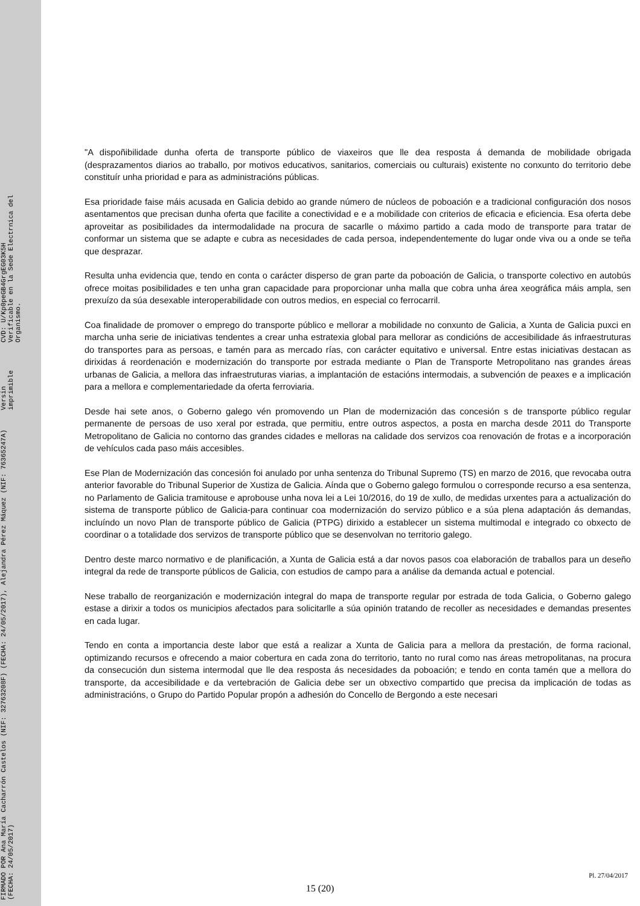FIRMADO POR Ana María Cacharrón Castelos (NIF: 32763208F) (FECHA: 24/05/2017), Alejandra Pérez Máquez (NIF: 76365247A) (FECHA: 24/05/2017) Versin imprimible CVD: U/Kp0peGB4GrgEG03K5H
Verificable en la Sede Electrnica del Organismo.
"A dispoñibilidade dunha oferta de transporte público de viaxeiros que lle dea resposta á demanda de mobilidade obrigada (desprazamentos diarios ao traballo, por motivos educativos, sanitarios, comerciais ou culturais) existente no conxunto do territorio debe constituír unha prioridad e para as administracións públicas.
Esa prioridade faise máis acusada en Galicia debido ao grande número de núcleos de poboación e a tradicional configuración dos nosos asentamentos que precisan dunha oferta que facilite a conectividad e e a mobilidade con criterios de eficacia e eficiencia. Esa oferta debe aproveitar as posibilidades da intermodalidade na procura de sacarlle o máximo partido a cada modo de transporte para tratar de conformar un sistema que se adapte e cubra as necesidades de cada persoa, independentemente do lugar onde viva ou a onde se teña que desprazar.
Resulta unha evidencia que, tendo en conta o carácter disperso de gran parte da poboación de Galicia, o transporte colectivo en autobús ofrece moitas posibilidades e ten unha gran capacidade para proporcionar unha malla que cobra unha área xeográfica máis ampla, sen prexuízo da súa desexable interoperabilidade con outros medios, en especial co ferrocarril.
Coa finalidade de promover o emprego do transporte público e mellorar a mobilidade no conxunto de Galicia, a Xunta de Galicia puxci en marcha unha serie de iniciativas tendentes a crear unha estratexia global para mellorar as condicións de accesibilidade ás infraestruturas do transportes para as persoas, e tamén para as mercado rías, con carácter equitativo e universal. Entre estas iniciativas destacan as dirixidas á reordenación e modernización do transporte por estrada mediante o Plan de Transporte Metropolitano nas grandes áreas urbanas de Galicia, a mellora das infraestruturas viarias, a implantación de estacións intermodais, a subvención de peaxes e a implicación para a mellora e complementariedade da oferta ferroviaria.
Desde hai sete anos, o Goberno galego vén promovendo un Plan de modernización das concesión s de transporte público regular permanente de persoas de uso xeral por estrada, que permitiu, entre outros aspectos, a posta en marcha desde 2011 do Transporte Metropolitano de Galicia no contorno das grandes cidades e melloras na calidade dos servizos coa renovación de frotas e a incorporación de vehículos cada paso máis accesibles.
Ese Plan de Modernización das concesión foi anulado por unha sentenza do Tribunal Supremo (TS) en marzo de 2016, que revocaba outra anterior favorable do Tribunal Superior de Xustiza de Galicia. Aínda que o Goberno galego formulou o corresponde recurso a esa sentenza, no Parlamento de Galicia tramitouse e aprobouse unha nova lei a Lei 10/2016, do 19 de xullo, de medidas urxentes para a actualización do sistema de transporte público de Galicia-para continuar coa modernización do servizo público e a súa plena adaptación ás demandas, incluíndo un novo Plan de transporte público de Galicia (PTPG) dirixido a establecer un sistema multimodal e integrado co obxecto de coordinar o a totalidade dos servizos de transporte público que se desenvolvan no territorio galego.
Dentro deste marco normativo e de planificación, a Xunta de Galicia está a dar novos pasos coa elaboración de traballos para un deseño integral da rede de transporte públicos de Galicia, con estudios de campo para a análise da demanda actual e potencial.
Nese traballo de reorganización e modernización integral do mapa de transporte regular por estrada de toda Galicia, o Goberno galego estase a dirixir a todos os municipios afectados para solicitarlle a súa opinión tratando de recoller as necesidades e demandas presentes en cada lugar.
Tendo en conta a importancia deste labor que está a realizar a Xunta de Galicia para a mellora da prestación, de forma racional, optimizando recursos e ofrecendo a maior cobertura en cada zona do territorio, tanto no rural como nas áreas metropolitanas, na procura da consecución dun sistema intermodal que lle dea resposta ás necesidades da poboación; e tendo en conta tamén que a mellora do transporte, da accesibilidade e da vertebración de Galicia debe ser un obxectivo compartido que precisa da implicación de todas as administracións, o Grupo do Partido Popular propón a adhesión do Concello de Bergondo a este necesari
Pl. 27/04/2017
15 (20)